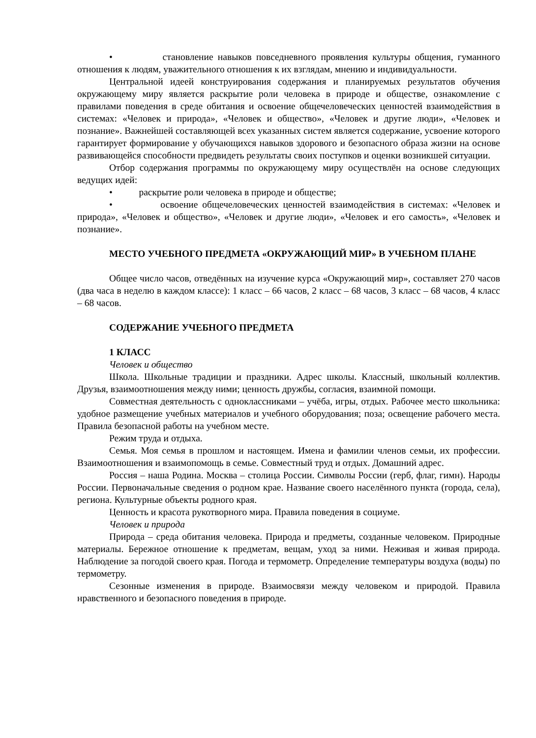• становление навыков повседневного проявления культуры общения, гуманного отношения к людям, уважительного отношения к их взглядам, мнению и индивидуальности.
Центральной идеей конструирования содержания и планируемых результатов обучения окружающему миру является раскрытие роли человека в природе и обществе, ознакомление с правилами поведения в среде обитания и освоение общечеловеческих ценностей взаимодействия в системах: «Человек и природа», «Человек и общество», «Человек и другие люди», «Человек и познание». Важнейшей составляющей всех указанных систем является содержание, усвоение которого гарантирует формирование у обучающихся навыков здорового и безопасного образа жизни на основе развивающейся способности предвидеть результаты своих поступков и оценки возникшей ситуации.
Отбор содержания программы по окружающему миру осуществлён на основе следующих ведущих идей:
• раскрытие роли человека в природе и обществе;
• освоение общечеловеческих ценностей взаимодействия в системах: «Человек и природа», «Человек и общество», «Человек и другие люди», «Человек и его самость», «Человек и познание».
МЕСТО УЧЕБНОГО ПРЕДМЕТА «ОКРУЖАЮЩИЙ МИР» В УЧЕБНОМ ПЛАНЕ
Общее число часов, отведённых на изучение курса «Окружающий мир», составляет 270 часов (два часа в неделю в каждом классе): 1 класс – 66 часов, 2 класс – 68 часов, 3 класс – 68 часов, 4 класс – 68 часов.
СОДЕРЖАНИЕ УЧЕБНОГО ПРЕДМЕТА
1 КЛАСС
Человек и общество
Школа. Школьные традиции и праздники. Адрес школы. Классный, школьный коллектив. Друзья, взаимоотношения между ними; ценность дружбы, согласия, взаимной помощи.
Совместная деятельность с одноклассниками – учёба, игры, отдых. Рабочее место школьника: удобное размещение учебных материалов и учебного оборудования; поза; освещение рабочего места. Правила безопасной работы на учебном месте.
Режим труда и отдыха.
Семья. Моя семья в прошлом и настоящем. Имена и фамилии членов семьи, их профессии. Взаимоотношения и взаимопомощь в семье. Совместный труд и отдых. Домашний адрес.
Россия – наша Родина. Москва – столица России. Символы России (герб, флаг, гимн). Народы России. Первоначальные сведения о родном крае. Название своего населённого пункта (города, села), региона. Культурные объекты родного края.
Ценность и красота рукотворного мира. Правила поведения в социуме.
Человек и природа
Природа – среда обитания человека. Природа и предметы, созданные человеком. Природные материалы. Бережное отношение к предметам, вещам, уход за ними. Неживая и живая природа. Наблюдение за погодой своего края. Погода и термометр. Определение температуры воздуха (воды) по термометру.
Сезонные изменения в природе. Взаимосвязи между человеком и природой. Правила нравственного и безопасного поведения в природе.